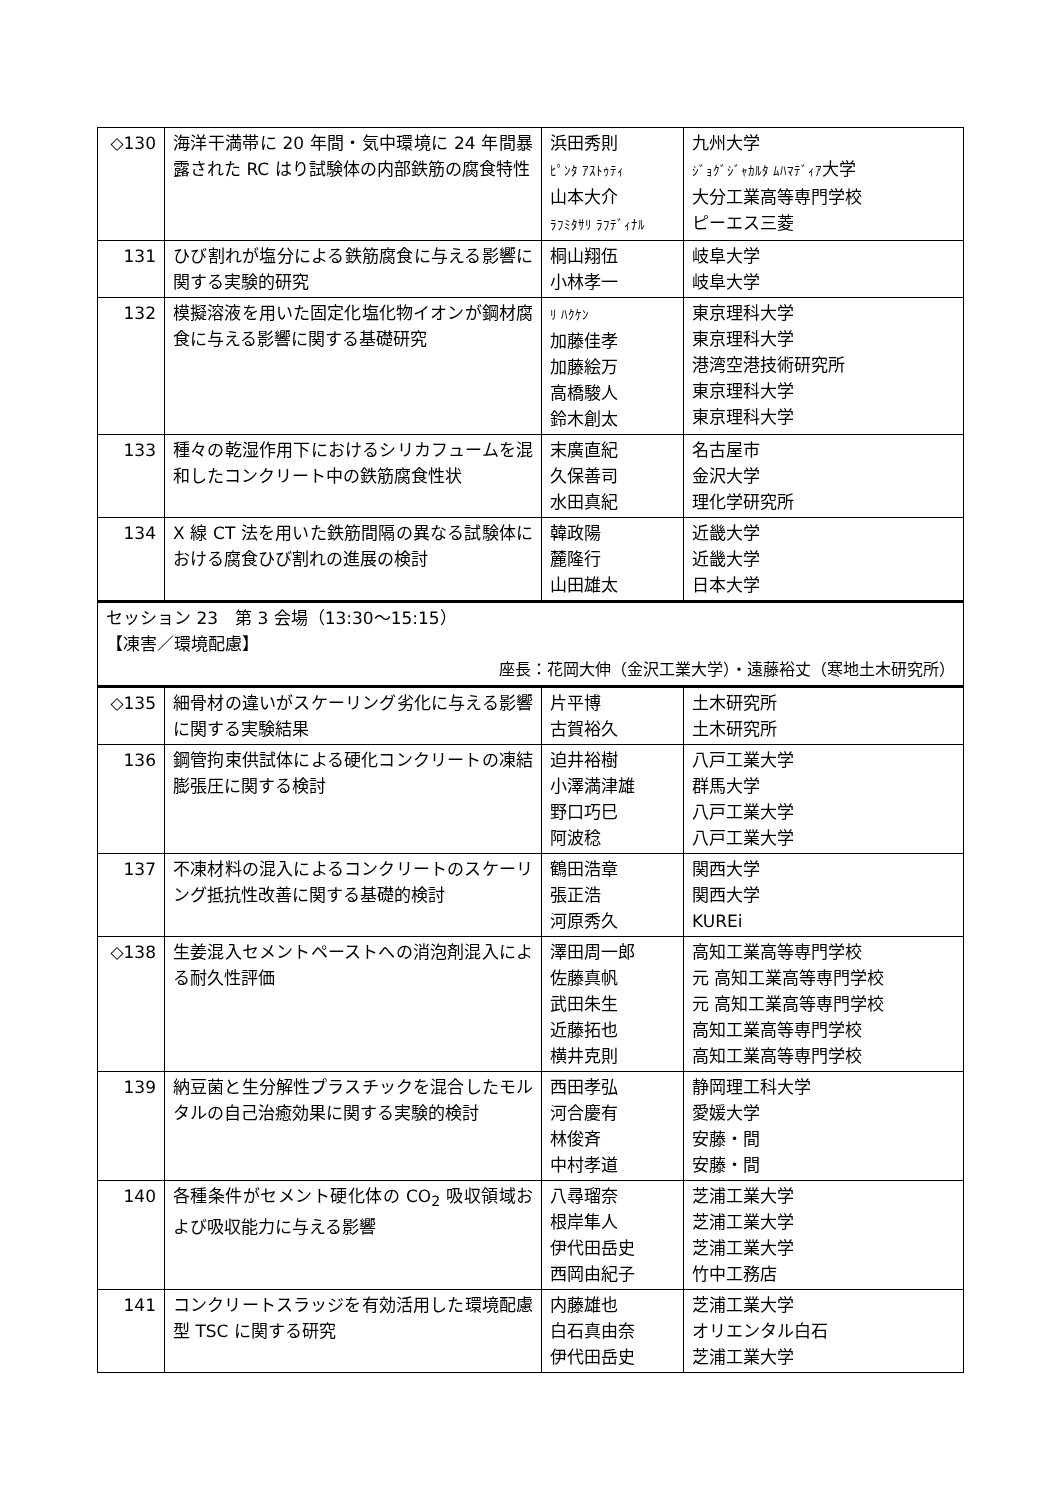| ◇130 | 海洋干満帯に 20 年間・気中環境に 24 年間暴露された RC はり試験体の内部鉄筋の腐食特性 | 浜田秀則 ﾋﾟﾝﾀ ｱｽﾄｩﾃｨ 山本大介 ﾗﾌﾐﾀｻﾘ ﾗﾌﾃﾞｨﾅﾙ | 九州大学 ｼﾞｮｸﾞｼﾞｬｶﾙﾀ ﾑﾊﾏﾃﾞｨｱ 大学 大分工業高等専門学校 ピーエス三菱 |
| 131 | ひび割れが塩分による鉄筋腐食に与える影響に関する実験的研究 | 桐山翔伍 小林孝一 | 岐阜大学 岐阜大学 |
| 132 | 模擬溶液を用いた固定化塩化物イオンが鋼材腐食に与える影響に関する基礎研究 | ﾘ ﾊｸｹﾝ 加藤佳孝 加藤絵万 高橋駿人 鈴木創太 | 東京理科大学 東京理科大学 港湾空港技術研究所 東京理科大学 東京理科大学 |
| 133 | 種々の乾湿作用下におけるシリカフュームを混和したコンクリート中の鉄筋腐食性状 | 末廣直紀 久保善司 水田真紀 | 名古屋市 金沢大学 理化学研究所 |
| 134 | X 線 CT 法を用いた鉄筋間隔の異なる試験体における腐食ひび割れの進展の検討 | 韓政陽 麓隆行 山田雄太 | 近畿大学 近畿大学 日本大学 |
| セッション 23 第 3 会場（13:30～15:15） 【凍害／環境配慮】 座長：花岡大伸（金沢工業大学）・遠藤裕丈（寒地土木研究所） | | | |
| ◇135 | 細骨材の違いがスケーリング劣化に与える影響に関する実験結果 | 片平博 古賀裕久 | 土木研究所 土木研究所 |
| 136 | 鋼管拘束供試体による硬化コンクリートの凍結膨張圧に関する検討 | 迫井裕樹 小澤満津雄 野口巧巳 阿波稔 | 八戸工業大学 群馬大学 八戸工業大学 八戸工業大学 |
| 137 | 不凍材料の混入によるコンクリートのスケーリング抵抗性改善に関する基礎的検討 | 鶴田浩章 張正浩 河原秀久 | 関西大学 関西大学 KUREi |
| ◇138 | 生姜混入セメントペーストへの消泡剤混入による耐久性評価 | 澤田周一郎 佐藤真帆 武田朱生 近藤拓也 横井克則 | 高知工業高等専門学校 元 高知工業高等専門学校 元 高知工業高等専門学校 高知工業高等専門学校 高知工業高等専門学校 |
| 139 | 納豆菌と生分解性プラスチックを混合したモルタルの自己治癒効果に関する実験的検討 | 西田孝弘 河合慶有 林俊斉 中村孝道 | 静岡理工科大学 愛媛大学 安藤・間 安藤・間 |
| 140 | 各種条件がセメント硬化体の CO<sub>2</sub> 吸収領域および吸収能力に与える影響 | 八尋瑠奈 根岸隼人 伊代田岳史 西岡由紀子 | 芝浦工業大学 芝浦工業大学 芝浦工業大学 竹中工務店 |
| 141 | コンクリートスラッジを有効活用した環境配慮型 TSC に関する研究 | 内藤雄也 白石真由奈 伊代田岳史 | 芝浦工業大学 オリエンタル白石 芝浦工業大学 |